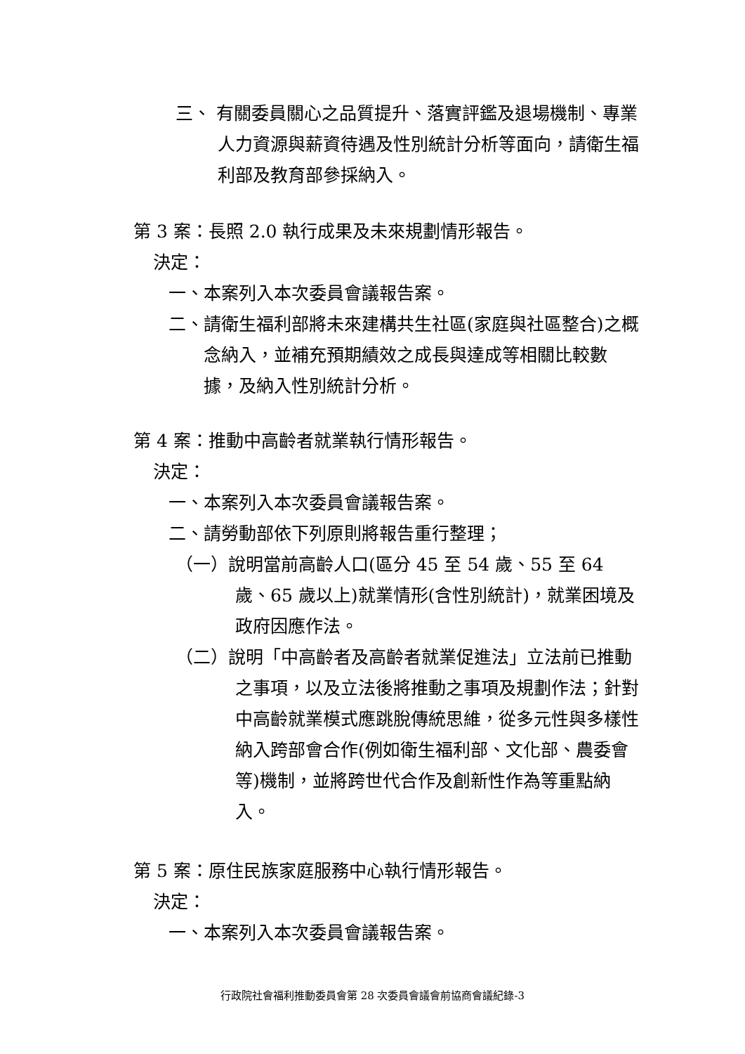三、 有關委員關心之品質提升、落實評鑑及退場機制、專業人力資源與薪資待遇及性別統計分析等面向，請衛生福利部及教育部參採納入。
第 3 案：長照 2.0 執行成果及未來規劃情形報告。
決定：
一、本案列入本次委員會議報告案。
二、請衛生福利部將未來建構共生社區(家庭與社區整合)之概念納入，並補充預期績效之成長與達成等相關比較數據，及納入性別統計分析。
第 4 案：推動中高齡者就業執行情形報告。
決定：
一、本案列入本次委員會議報告案。
二、請勞動部依下列原則將報告重行整理；
（一）說明當前高齡人口(區分 45 至 54 歲、55 至 64 歲、65 歲以上)就業情形(含性別統計)，就業困境及政府因應作法。
（二）說明「中高齡者及高齡者就業促進法」立法前已推動之事項，以及立法後將推動之事項及規劃作法；針對中高齡就業模式應跳脫傳統思維，從多元性與多樣性納入跨部會合作(例如衛生福利部、文化部、農委會等)機制，並將跨世代合作及創新性作為等重點納入。
第 5 案：原住民族家庭服務中心執行情形報告。
決定：
一、本案列入本次委員會議報告案。
行政院社會福利推動委員會第 28 次委員會議會前協商會議紀錄-3